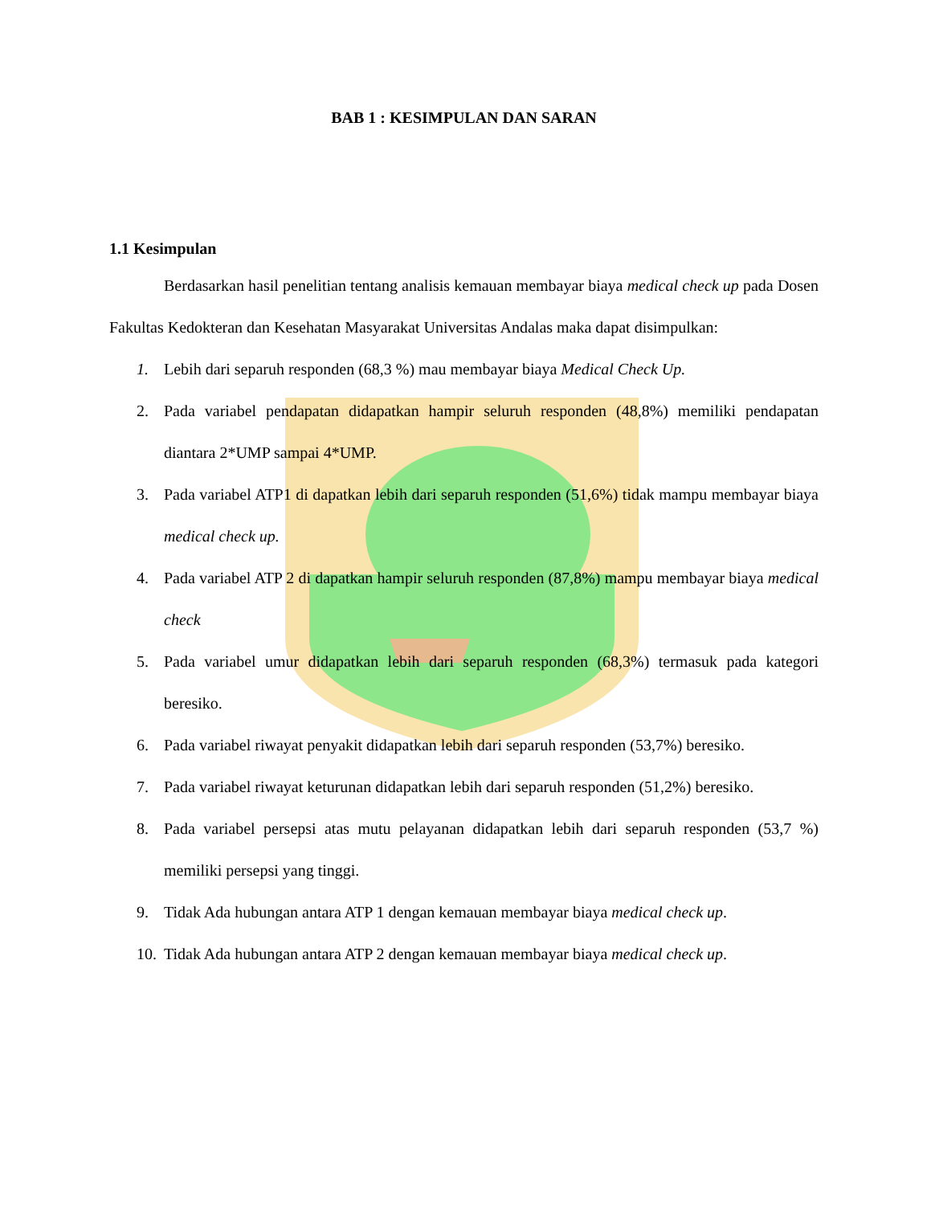BAB 1 : KESIMPULAN DAN SARAN
1.1 Kesimpulan
Berdasarkan hasil penelitian tentang analisis kemauan membayar biaya medical check up pada Dosen Fakultas Kedokteran dan Kesehatan Masyarakat Universitas Andalas maka dapat disimpulkan:
1. Lebih dari separuh responden (68,3 %) mau membayar biaya Medical Check Up.
2. Pada variabel pendapatan didapatkan hampir seluruh responden (48,8%) memiliki pendapatan diantara 2*UMP sampai 4*UMP.
3. Pada variabel ATP1 di dapatkan lebih dari separuh responden (51,6%) tidak mampu membayar biaya medical check up.
4. Pada variabel ATP 2 di dapatkan hampir seluruh responden (87,8%) mampu membayar biaya medical check
5. Pada variabel umur didapatkan lebih dari separuh responden (68,3%) termasuk pada kategori beresiko.
6. Pada variabel riwayat penyakit didapatkan lebih dari separuh responden (53,7%) beresiko.
7. Pada variabel riwayat keturunan didapatkan lebih dari separuh responden (51,2%) beresiko.
8. Pada variabel persepsi atas mutu pelayanan didapatkan lebih dari separuh responden (53,7 %) memiliki persepsi yang tinggi.
9. Tidak Ada hubungan antara ATP 1 dengan kemauan membayar biaya medical check up.
10. Tidak Ada hubungan antara ATP 2 dengan kemauan membayar biaya medical check up.